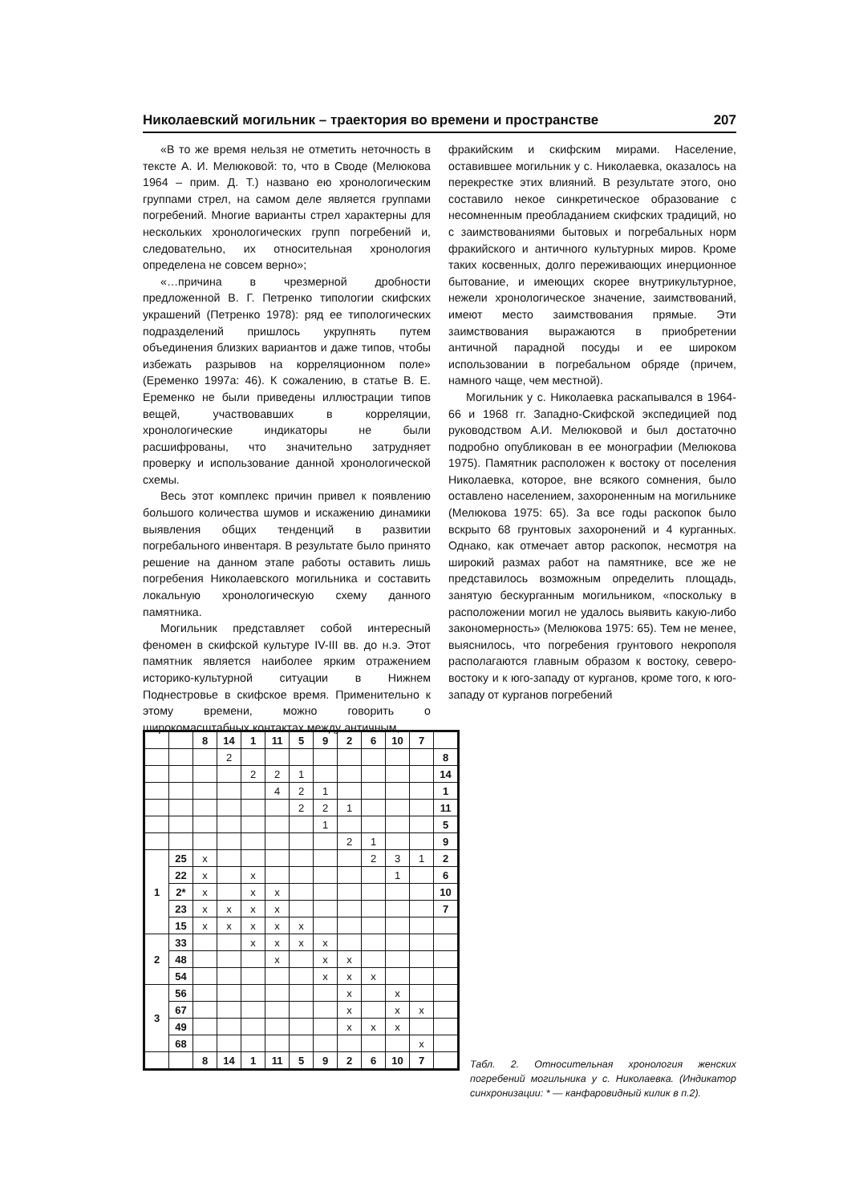Николаевский могильник – траектория во времени и пространстве 207
«В то же время нельзя не отметить неточность в тексте А. И. Мелюковой: то, что в Своде (Мелюкова 1964 – прим. Д. Т.) названо ею хронологическим группами стрел, на самом деле является группами погребений. Многие варианты стрел характерны для нескольких хронологических групп погребений и, следовательно, их относительная хронология определена не совсем верно»;
«…причина в чрезмерной дробности предложенной В. Г. Петренко типологии скифских украшений (Петренко 1978): ряд ее типологических подразделений пришлось укрупнять путем объединения близких вариантов и даже типов, чтобы избежать разрывов на корреляционном поле» (Еременко 1997а: 46). К сожалению, в статье В. Е. Еременко не были приведены иллюстрации типов вещей, участвовавших в корреляции, хронологические индикаторы не были расшифрованы, что значительно затрудняет проверку и использование данной хронологической схемы.
Весь этот комплекс причин привел к появлению большого количества шумов и искажению динамики выявления общих тенденций в развитии погребального инвентаря. В результате было принято решение на данном этапе работы оставить лишь погребения Николаевского могильника и составить локальную хронологическую схему данного памятника.
Могильник представляет собой интересный феномен в скифской культуре IV-III вв. до н.э. Этот памятник является наиболее ярким отражением историко-культурной ситуации в Нижнем Поднестровье в скифское время. Применительно к этому времени, можно говорить о широкомасштабных контактах между античным,
фракийским и скифским мирами. Население, оставившее могильник у с. Николаевка, оказалось на перекрестке этих влияний. В результате этого, оно составило некое синкретическое образование с несомненным преобладанием скифских традиций, но с заимствованиями бытовых и погребальных норм фракийского и античного культурных миров. Кроме таких косвенных, долго переживающих инерционное бытование, и имеющих скорее внутрикультурное, нежели хронологическое значение, заимствований, имеют место заимствования прямые. Эти заимствования выражаются в приобретении античной парадной посуды и ее широком использовании в погребальном обряде (причем, намного чаще, чем местной).
Могильник у с. Николаевка раскапывался в 1964-66 и 1968 гг. Западно-Скифской экспедицией под руководством А.И. Мелюковой и был достаточно подробно опубликован в ее монографии (Мелюкова 1975). Памятник расположен к востоку от поселения Николаевка, которое, вне всякого сомнения, было оставлено населением, захороненным на могильнике (Мелюкова 1975: 65). За все годы раскопок было вскрыто 68 грунтовых захоронений и 4 курганных. Однако, как отмечает автор раскопок, несмотря на широкий размах работ на памятнике, все же не представилось возможным определить площадь, занятую бескурганным могильником, «поскольку в расположении могил не удалось выявить какую-либо закономерность» (Мелюкова 1975: 65). Тем не менее, выяснилось, что погребения грунтового некрополя располагаются главным образом к востоку, северо-востоку и к юго-западу от курганов, кроме того, к юго-западу от курганов погребений
| | | 8 | 14 | 1 | 11 | 5 | 9 | 2 | 6 | 10 | 7 | |
| | | | 2 | | | | | | | | | 8 |
| | | | | 2 | 2 | 1 | | | | | | 14 |
| | | | | | 4 | 2 | 1 | | | | | 1 |
| | | | | | | 2 | 2 | 1 | | | | 11 |
| | | | | | | | 1 | | | | | 5 |
| | | | | | | | | 2 | 1 | | | 9 |
| 1 | 25 | x | | | | | | | 2 | 3 | 1 | 2 |
| | 22 | x | | x | | | | | | 1 | | 6 |
| | 2* | x | | x | x | | | | | | | 10 |
| | 23 | x | x | x | x | | | | | | | 7 |
| | 15 | x | x | x | x | x | | | | | | |
| 2 | 33 | | | x | x | x | x | | | | | |
| | 48 | | | | x | | x | x | | | | |
| | 54 | | | | | | x | x | x | | | |
| 3 | 56 | | | | | | | x | | x | | |
| | 67 | | | | | | | x | | x | x | |
| | 49 | | | | | | | x | x | x | | |
| | 68 | | | | | | | | | | x | |
| | | 8 | 14 | 1 | 11 | 5 | 9 | 2 | 6 | 10 | 7 | |
Табл. 2. Относительная хронология женских погребений могильника у с. Николаевка. (Индикатор синхронизации: * — канфаровидный килик в п.2).